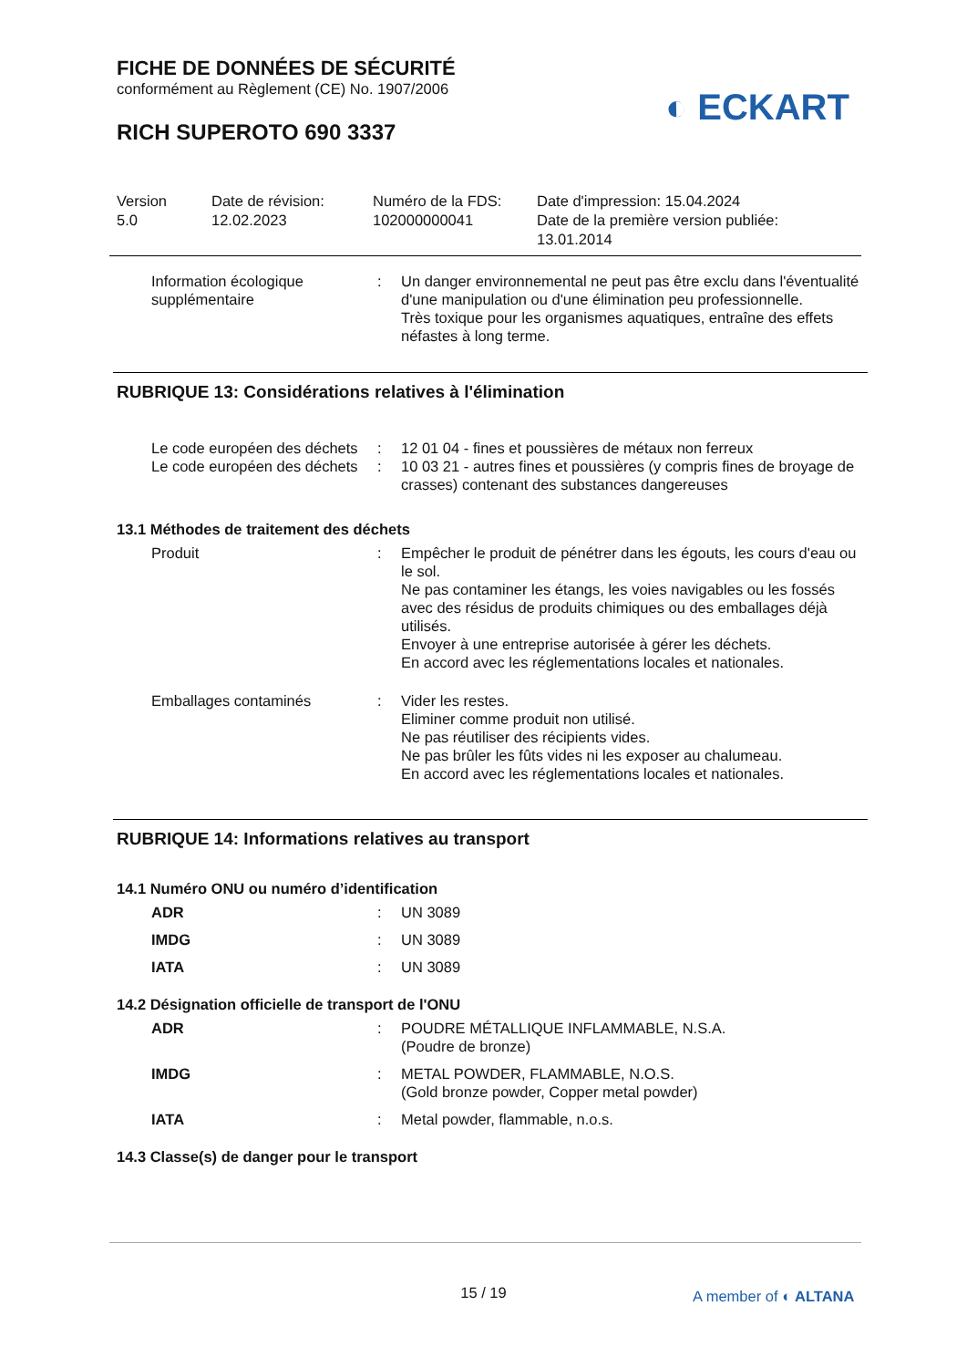FICHE DE DONNÉES DE SÉCURITÉ
conformément au Règlement (CE) No. 1907/2006
RICH SUPEROTO 690 3337
◐ ECKART
Version
5.0
Date de révision:
12.02.2023
Numéro de la FDS:
102000000041
Date d'impression: 15.04.2024
Date de la première version publiée:
13.01.2014
| Information écologique supplémentaire | : | Un danger environnemental ne peut pas être exclu dans l'éventualité d'une manipulation ou d'une élimination peu professionnelle. Très toxique pour les organismes aquatiques, entraîne des effets néfastes à long terme. |
RUBRIQUE 13: Considérations relatives à l'élimination
| Le code européen des déchets | : | 12 01 04 - fines et poussières de métaux non ferreux |
| Le code européen des déchets | : | 10 03 21 - autres fines et poussières (y compris fines de broyage de crasses) contenant des substances dangereuses |
13.1 Méthodes de traitement des déchets
| Produit | : | Empêcher le produit de pénétrer dans les égouts, les cours d'eau ou le sol. Ne pas contaminer les étangs, les voies navigables ou les fossés avec des résidus de produits chimiques ou des emballages déjà utilisés. Envoyer à une entreprise autorisée à gérer les déchets. En accord avec les réglementations locales et nationales. |
| Emballages contaminés | : | Vider les restes. Eliminer comme produit non utilisé. Ne pas réutiliser des récipients vides. Ne pas brûler les fûts vides ni les exposer au chalumeau. En accord avec les réglementations locales et nationales. |
RUBRIQUE 14: Informations relatives au transport
14.1 Numéro ONU ou numéro d’identification
| ADR | : | UN 3089 |
| IMDG | : | UN 3089 |
| IATA | : | UN 3089 |
14.2 Désignation officielle de transport de l'ONU
| ADR | : | POUDRE MÉTALLIQUE INFLAMMABLE, N.S.A. (Poudre de bronze) |
| IMDG | : | METAL POWDER, FLAMMABLE, N.O.S. (Gold bronze powder, Copper metal powder) |
| IATA | : | Metal powder, flammable, n.o.s. |
14.3 Classe(s) de danger pour le transport
15 / 19 A member of ◐ ALTANA